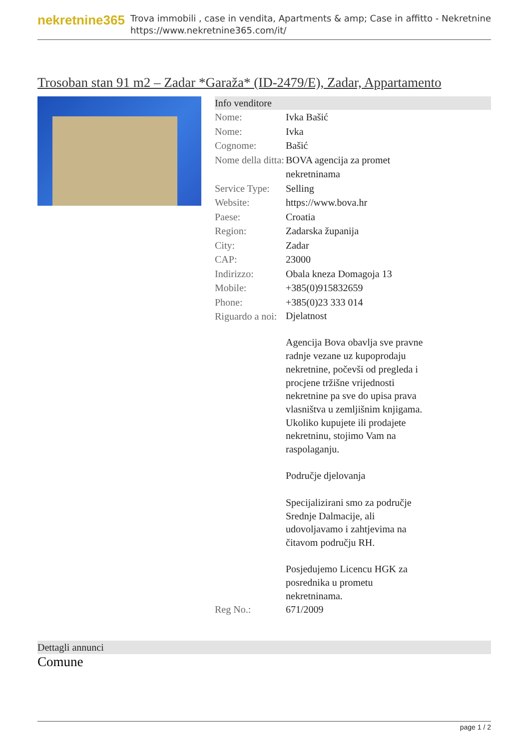nekretnine365
Trova immobili , case in vendita, Apartments & amp; Case in affitto - Nekretnine
https://www.nekretnine365.com/it/
Trosoban stan 91 m2 – Zadar *Garaža* (ID-2479/E), Zadar, Appartamento
Info venditore
| Nome: | Ivka Bašić |
| Nome: | Ivka |
| Cognome: | Bašić |
| Nome della ditta: | BOVA agencija za promet nekretninama |
| Service Type: | Selling |
| Website: | https://www.bova.hr |
| Paese: | Croatia |
| Region: | Zadarska županija |
| City: | Zadar |
| CAP: | 23000 |
| Indirizzo: | Obala kneza Domagoja 13 |
| Mobile: | +385(0)915832659 |
| Phone: | +385(0)23 333 014 |
| Riguardo a noi: | Djelatnost Agencija Bova obavlja sve pravne radnje vezane uz kupoprodaju nekretnine, počevši od pregleda i procjene tržišne vrijednosti nekretnine pa sve do upisa prava vlasništva u zemljišnim knjigama. Ukoliko kupujete ili prodajete nekretninu, stojimo Vam na raspolaganju. Područje djelovanja Specijalizirani smo za područje Srednje Dalmacije, ali udovoljavamo i zahtjevima na čitavom području RH. Posjedujemo Licencu HGK za posrednika u prometu nekretninama. |
| Reg No.: | 671/2009 |
Dettagli annunci
Comune
page 1 / 2